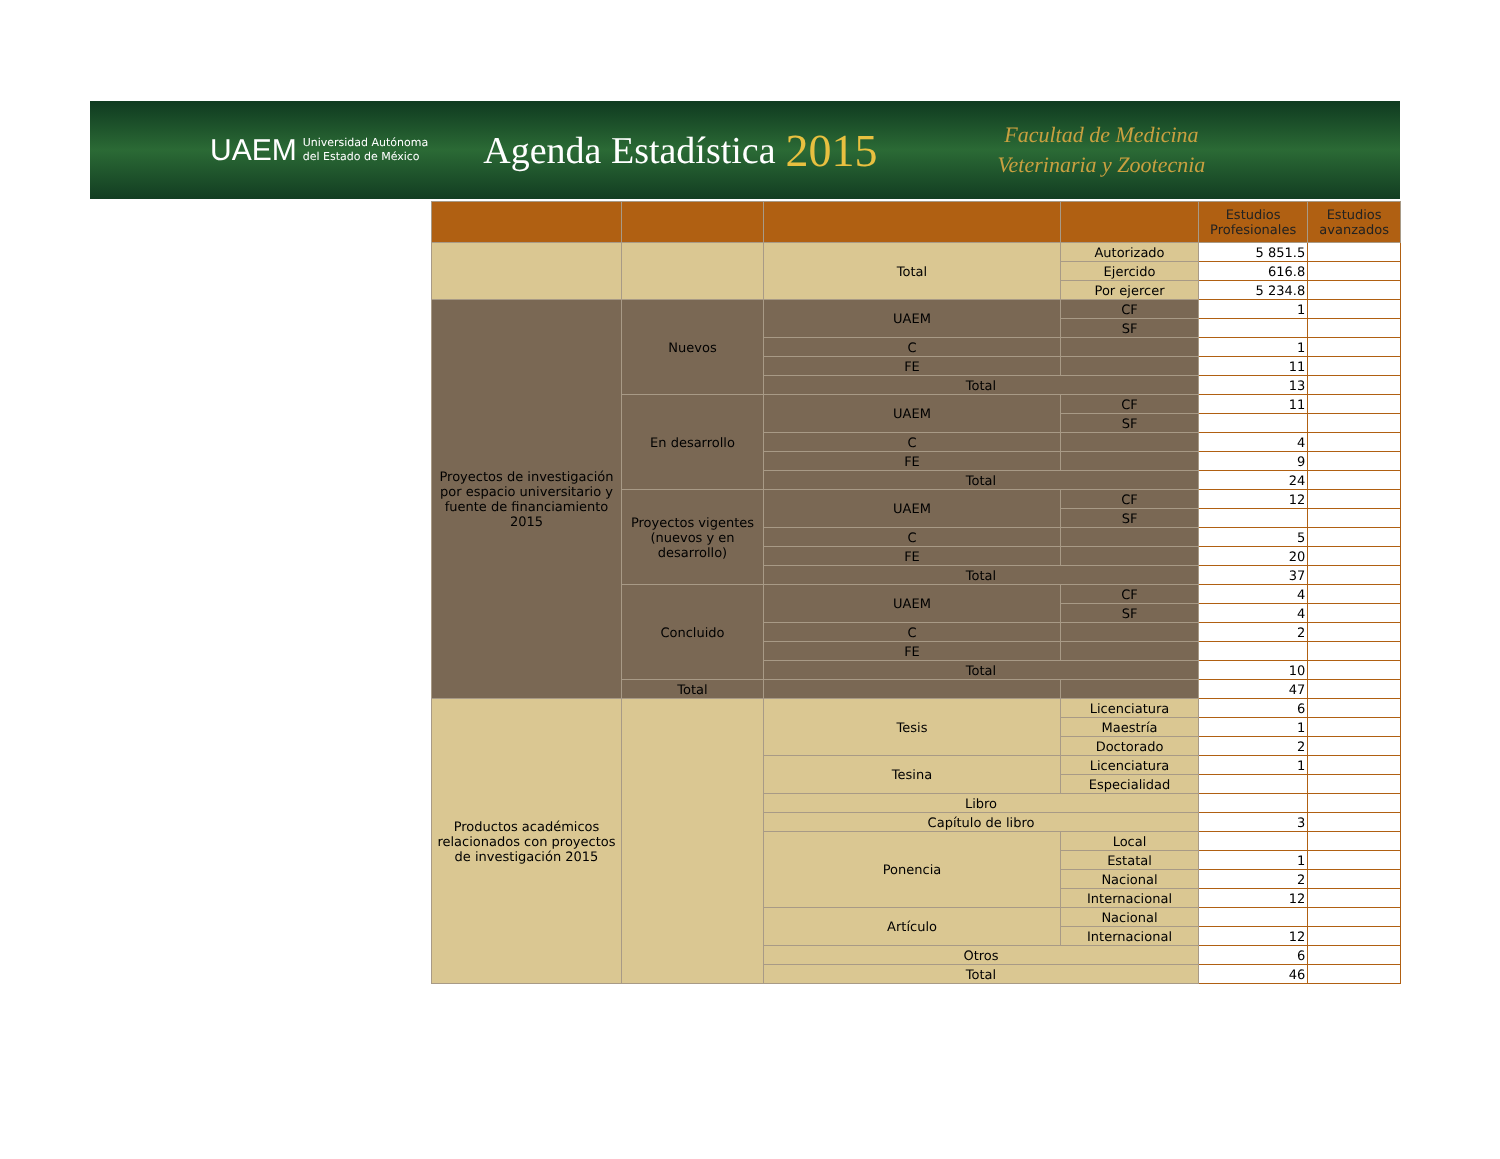UAEM Universidad Autónoma
del Estado de México Agenda Estadística 2015 Facultad de Medicina
Veterinaria y Zootecnia
| | | | | Estudios Profesionales | Estudios avanzados |
| --- | --- | --- | --- | --- | --- |
| | | Total | Autorizado | 5 851.5 | |
| | | | Ejercido | 616.8 | |
| | | | Por ejercer | 5 234.8 | |
| Proyectos de investigación por espacio universitario y fuente de financiamiento 2015 | Nuevos | UAEM | CF | 1 | |
| | | | SF | | |
| | | C | | 1 | |
| | | FE | | 11 | |
| | | Total | | 13 | |
| | En desarrollo | UAEM | CF | 11 | |
| | | | SF | | |
| | | C | | 4 | |
| | | FE | | 9 | |
| | | Total | | 24 | |
| | Proyectos vigentes (nuevos y en desarrollo) | UAEM | CF | 12 | |
| | | | SF | | |
| | | C | | 5 | |
| | | FE | | 20 | |
| | | Total | | 37 | |
| | Concluido | UAEM | CF | 4 | |
| | | | SF | 4 | |
| | | C | | 2 | |
| | | FE | | | |
| | | Total | | 10 | |
| | Total | | | 47 | |
| Productos académicos relacionados con proyectos de investigación 2015 | | Tesis | Licenciatura | 6 | |
| | | | Maestría | 1 | |
| | | | Doctorado | 2 | |
| | | Tesina | Licenciatura | 1 | |
| | | | Especialidad | | |
| | | Libro | | | |
| | | Capítulo de libro | | 3 | |
| | | Ponencia | Local | | |
| | | | Estatal | 1 | |
| | | | Nacional | 2 | |
| | | | Internacional | 12 | |
| | | Artículo | Nacional | | |
| | | | Internacional | 12 | |
| | | Otros | | 6 | |
| | | Total | | 46 | |